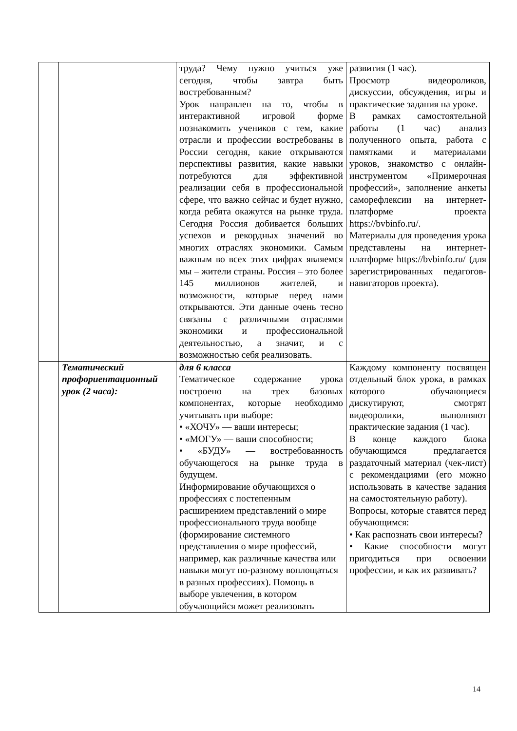| | | труда? Чему нужно учиться уже сегодня, чтобы завтра быть востребованным? Урок направлен на то, чтобы в интерактивной игровой форме познакомить учеников с тем, какие отрасли и профессии востребованы в России сегодня, какие открываются перспективы развития, какие навыки потребуются для эффективной реализации себя в профессиональной сфере, что важно сейчас и будет нужно, когда ребята окажутся на рынке труда. Сегодня Россия добивается больших успехов и рекордных значений во многих отраслях экономики. Самым важным во всех этих цифрах являемся мы – жители страны. Россия – это более 145 миллионов жителей, и возможности, которые перед нами открываются. Эти данные очень тесно связаны с различными отраслями экономики и профессиональной деятельностью, а значит, и с возможностью себя реализовать. | развития (1 час). Просмотр видеороликов, дискуссии, обсуждения, игры и практические задания на уроке. В рамках самостоятельной работы (1 час) анализ полученного опыта, работа с памятками и материалами уроков, знакомство с онлайн-инструментом «Примерочная профессий», заполнение анкеты саморефлексии на интернет-платформе проекта https://bvbinfo.ru/. Материалы для проведения урока представлены на интернет-платформе https://bvbinfo.ru/ (для зарегистрированных педагогов-навигаторов проекта). |
| | Тематический профориентационный урок (2 часа): | для 6 класса Тематическое содержание урока построено на трех базовых компонентах, которые необходимо учитывать при выборе: • «ХОЧУ» — ваши интересы; • «МОГУ» — ваши способности; • «БУДУ» — востребованность обучающегося на рынке труда в будущем. Информирование обучающихся о профессиях с постепенным расширением представлений о мире профессионального труда вообще (формирование системного представления о мире профессий, например, как различные качества или навыки могут по-разному воплощаться в разных профессиях). Помощь в выборе увлечения, в котором обучающийся может реализовать | Каждому компоненту посвящен отдельный блок урока, в рамках которого обучающиеся дискутируют, смотрят видеоролики, выполняют практические задания (1 час). В конце каждого блока обучающимся предлагается раздаточный материал (чек-лист) с рекомендациями (его можно использовать в качестве задания на самостоятельную работу). Вопросы, которые ставятся перед обучающимся: • Как распознать свои интересы? • Какие способности могут пригодиться при освоении профессии, и как их развивать? |
14